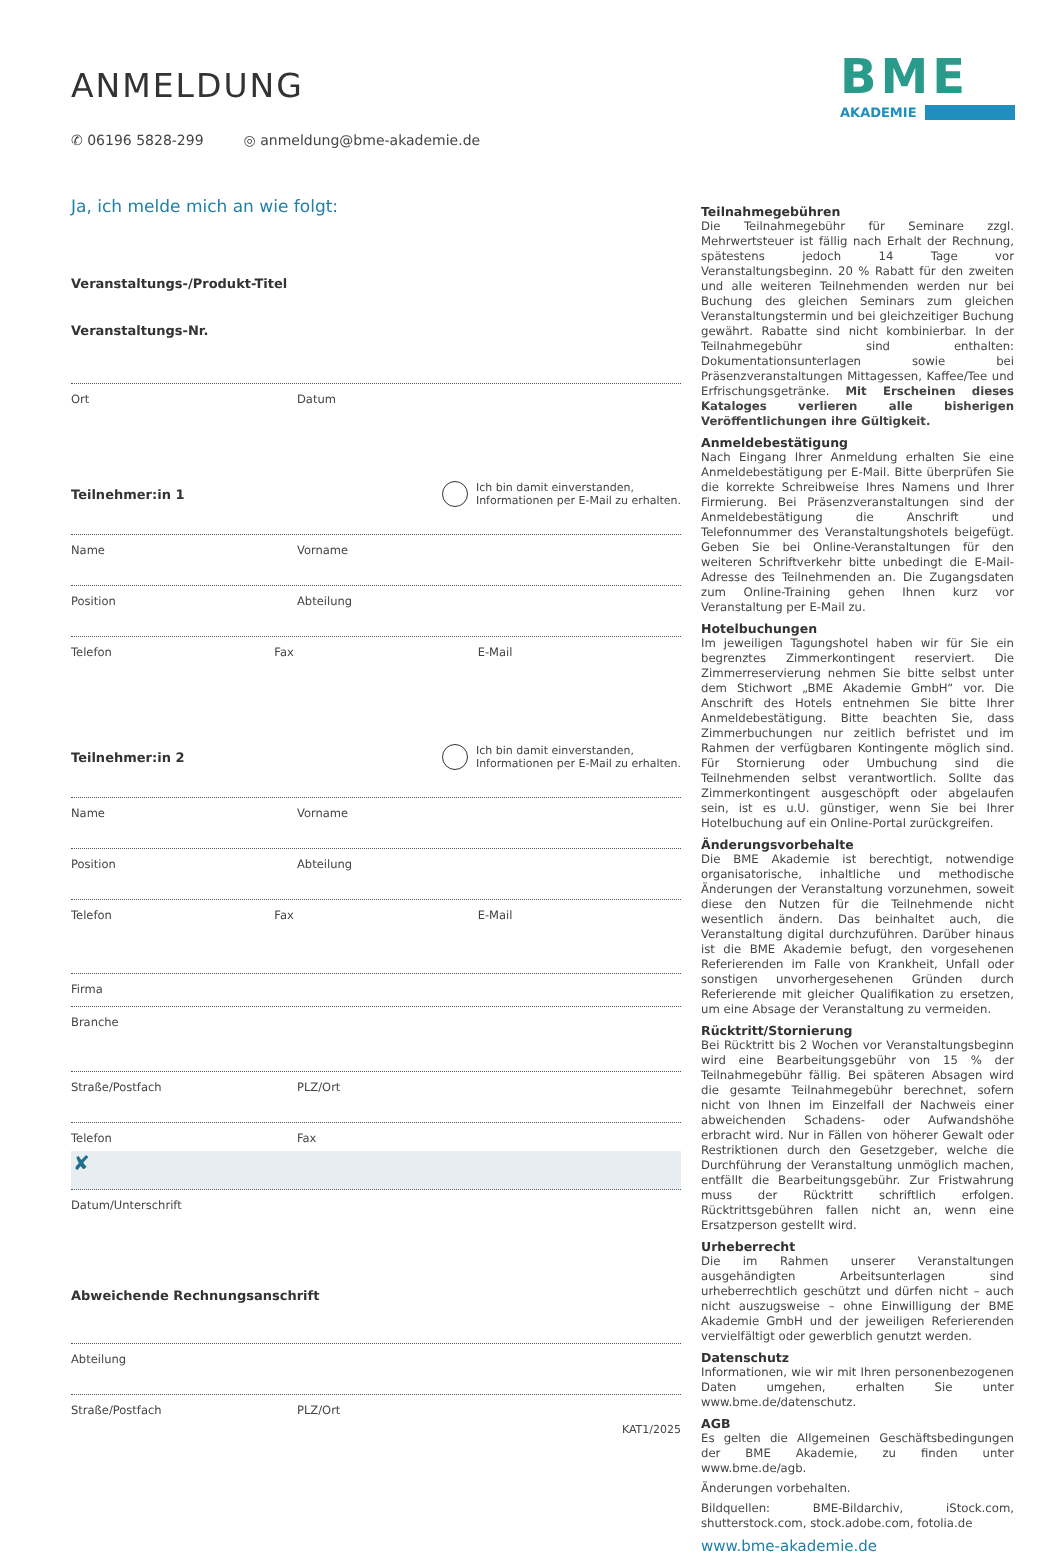ANMELDUNG
✆ 06196 5828-299 ◎ anmeldung@bme-akademie.de
BME
AKADEMIE
Ja, ich melde mich an wie folgt:
Veranstaltungs-/Produkt-Titel
Veranstaltungs-Nr.
Ort Datum
Teilnehmer:in 1 Ich bin damit einverstanden,
Informationen per E-Mail zu erhalten.
Name Vorname
Position Abteilung
Telefon Fax E-Mail
Teilnehmer:in 2 Ich bin damit einverstanden,
Informationen per E-Mail zu erhalten.
Name Vorname
Position Abteilung
Telefon Fax E-Mail
Firma
Branche
Straße/Postfach PLZ/Ort
Telefon Fax
✘
Datum/Unterschrift
Abweichende Rechnungsanschrift
Abteilung
Straße/Postfach PLZ/Ort
KAT1/2025
Teilnahmegebühren
Die Teilnahmegebühr für Seminare zzgl. Mehrwertsteuer ist fällig nach Erhalt der Rechnung, spätestens jedoch 14 Tage vor Veranstaltungsbeginn. 20 % Rabatt für den zweiten und alle weiteren Teilnehmenden werden nur bei Buchung des gleichen Seminars zum gleichen Veranstaltungstermin und bei gleichzeitiger Buchung gewährt. Rabatte sind nicht kombinierbar. In der Teilnahmegebühr sind enthalten: Dokumentationsunterlagen sowie bei Präsenzveranstaltungen Mittagessen, Kaffee/Tee und Erfrischungsgetränke. Mit Erscheinen dieses Kataloges verlieren alle bisherigen Veröffentlichungen ihre Gültigkeit.
Anmeldebestätigung
Nach Eingang Ihrer Anmeldung erhalten Sie eine Anmeldebestätigung per E-Mail. Bitte überprüfen Sie die korrekte Schreibweise Ihres Namens und Ihrer Firmierung. Bei Präsenzveranstaltungen sind der Anmeldebestätigung die Anschrift und Telefonnummer des Veranstaltungshotels beigefügt. Geben Sie bei Online-Veranstaltungen für den weiteren Schriftverkehr bitte unbedingt die E-Mail-Adresse des Teilnehmenden an. Die Zugangsdaten zum Online-Training gehen Ihnen kurz vor Veranstaltung per E-Mail zu.
Hotelbuchungen
Im jeweiligen Tagungshotel haben wir für Sie ein begrenztes Zimmerkontingent reserviert. Die Zimmerreservierung nehmen Sie bitte selbst unter dem Stichwort „BME Akademie GmbH“ vor. Die Anschrift des Hotels entnehmen Sie bitte Ihrer Anmeldebestätigung. Bitte beachten Sie, dass Zimmerbuchungen nur zeitlich befristet und im Rahmen der verfügbaren Kontingente möglich sind. Für Stornierung oder Umbuchung sind die Teilnehmenden selbst verantwortlich. Sollte das Zimmerkontingent ausgeschöpft oder abgelaufen sein, ist es u.U. günstiger, wenn Sie bei Ihrer Hotelbuchung auf ein Online-Portal zurückgreifen.
Änderungsvorbehalte
Die BME Akademie ist berechtigt, notwendige organisatorische, inhaltliche und methodische Änderungen der Veranstaltung vorzunehmen, soweit diese den Nutzen für die Teilnehmende nicht wesentlich ändern. Das beinhaltet auch, die Veranstaltung digital durchzuführen. Darüber hinaus ist die BME Akademie befugt, den vorgesehenen Referierenden im Falle von Krankheit, Unfall oder sonstigen unvorhergesehenen Gründen durch Referierende mit gleicher Qualifikation zu ersetzen, um eine Absage der Veranstaltung zu vermeiden.
Rücktritt/Stornierung
Bei Rücktritt bis 2 Wochen vor Veranstaltungsbeginn wird eine Bearbeitungsgebühr von 15 % der Teilnahmegebühr fällig. Bei späteren Absagen wird die gesamte Teilnahmegebühr berechnet, sofern nicht von Ihnen im Einzelfall der Nachweis einer abweichenden Schadens- oder Aufwandshöhe erbracht wird. Nur in Fällen von höherer Gewalt oder Restriktionen durch den Gesetzgeber, welche die Durchführung der Veranstaltung unmöglich machen, entfällt die Bearbeitungsgebühr. Zur Fristwahrung muss der Rücktritt schriftlich erfolgen. Rücktrittsgebühren fallen nicht an, wenn eine Ersatzperson gestellt wird.
Urheberrecht
Die im Rahmen unserer Veranstaltungen ausgehändigten Arbeitsunterlagen sind urheberrechtlich geschützt und dürfen nicht – auch nicht auszugsweise – ohne Einwilligung der BME Akademie GmbH und der jeweiligen Referierenden vervielfältigt oder gewerblich genutzt werden.
Datenschutz
Informationen, wie wir mit Ihren personenbezogenen Daten umgehen, erhalten Sie unter www.bme.de/datenschutz.
AGB
Es gelten die Allgemeinen Geschäftsbedingungen der BME Akademie, zu finden unter www.bme.de/agb.
Änderungen vorbehalten.
Bildquellen: BME-Bildarchiv, iStock.com, shutterstock.com, stock.adobe.com, fotolia.de
www.bme-akademie.de